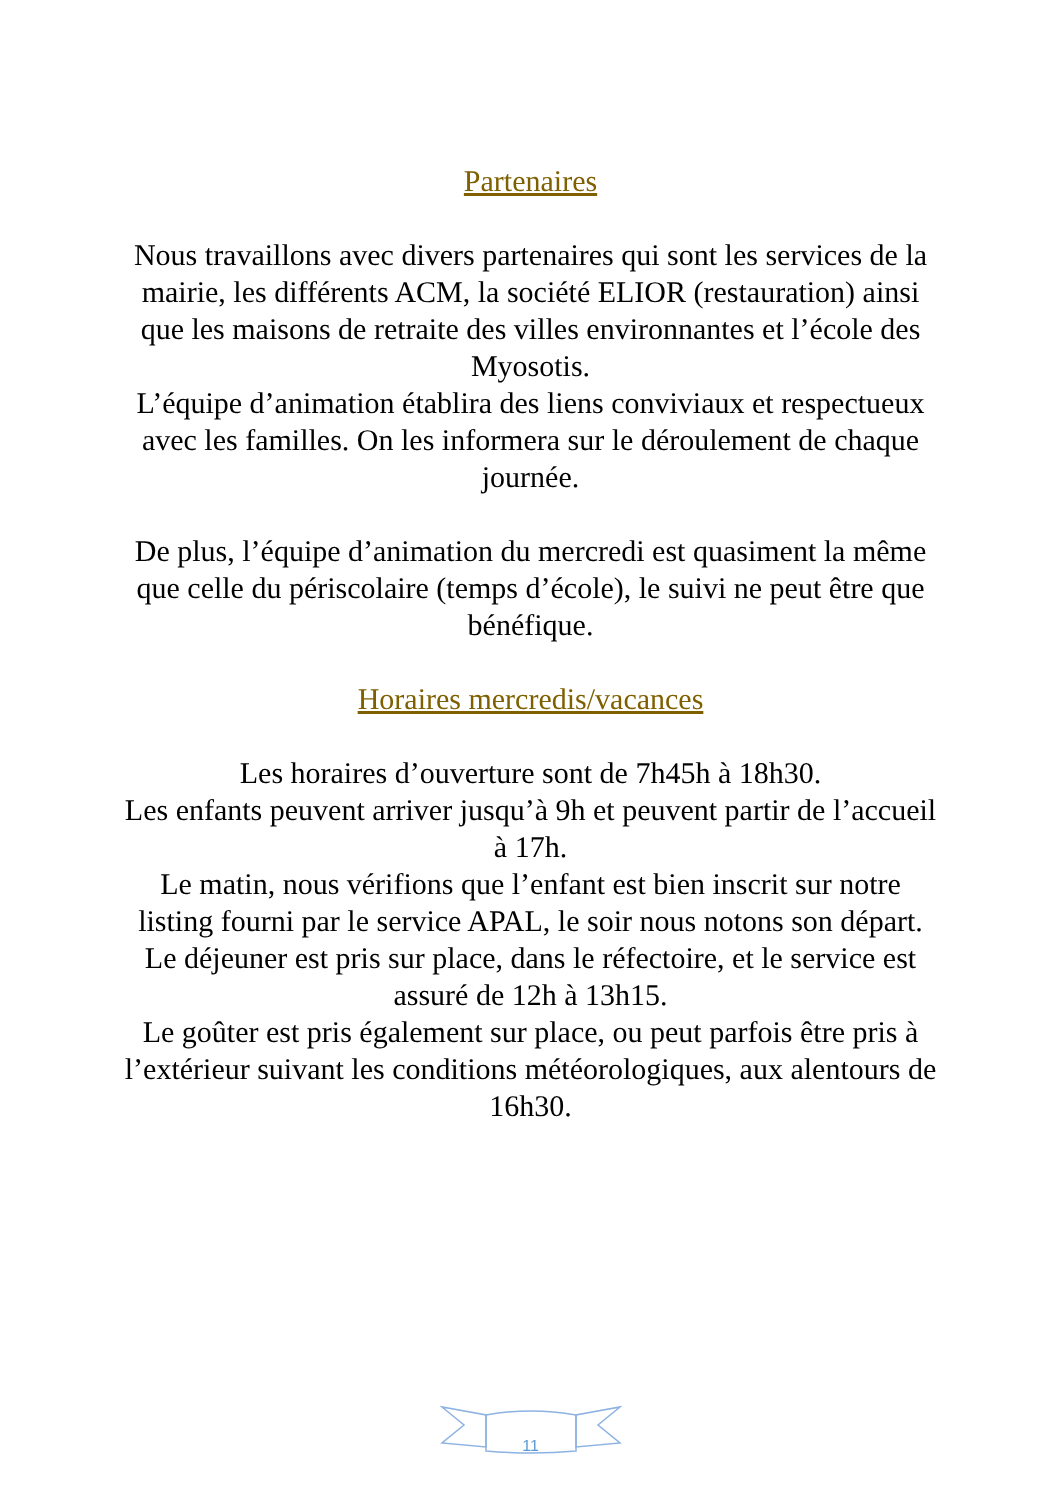Partenaires
Nous travaillons avec divers partenaires qui sont les services de la mairie, les différents ACM, la société ELIOR (restauration) ainsi que les maisons de retraite des villes environnantes et l’école des Myosotis.
L’équipe d’animation établira des liens conviviaux et respectueux avec les familles. On les informera sur le déroulement de chaque journée.
De plus, l’équipe d’animation du mercredi est quasiment la même que celle du périscolaire (temps d’école), le suivi ne peut être que bénéfique.
Horaires mercredis/vacances
Les horaires d’ouverture sont de 7h45h à 18h30.
Les enfants peuvent arriver jusqu’à 9h et peuvent partir de l’accueil à 17h.
Le matin, nous vérifions que l’enfant est bien inscrit sur notre listing fourni par le service APAL, le soir nous notons son départ.
Le déjeuner est pris sur place, dans le réfectoire, et le service est assuré de 12h à 13h15.
Le goûter est pris également sur place, ou peut parfois être pris à l’extérieur suivant les conditions météorologiques, aux alentours de 16h30.
11